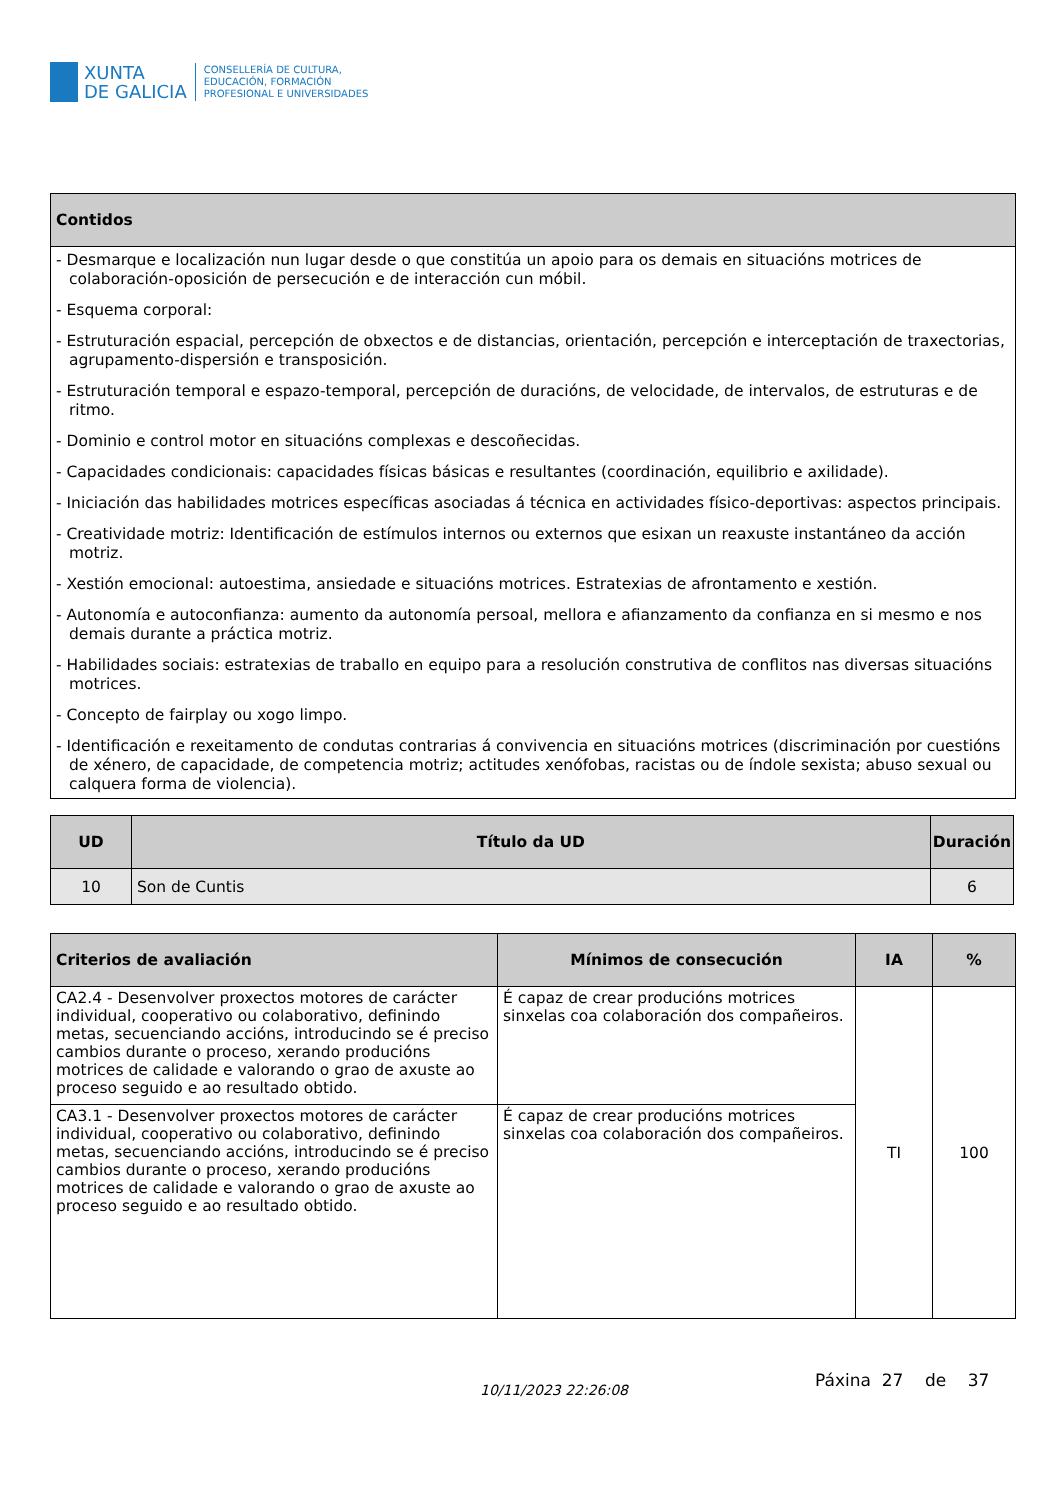XUNTA
DE GALICIA
CONSELLERÍA DE CULTURA,
EDUCACIÓN, FORMACIÓN
PROFESIONAL E UNIVERSIDADES
| Contidos |
| --- |
| - Desmarque e localización nun lugar desde o que constitúa un apoio para os demais en situacións motrices de colaboración-oposición de persecución e de interacción cun móbil. - Esquema corporal: - Estruturación espacial, percepción de obxectos e de distancias, orientación, percepción e interceptación de traxectorias, agrupamento-dispersión e transposición. - Estruturación temporal e espazo-temporal, percepción de duracións, de velocidade, de intervalos, de estruturas e de ritmo. - Dominio e control motor en situacións complexas e descoñecidas. - Capacidades condicionais: capacidades físicas básicas e resultantes (coordinación, equilibrio e axilidade). - Iniciación das habilidades motrices específicas asociadas á técnica en actividades físico-deportivas: aspectos principais. - Creatividade motriz: Identificación de estímulos internos ou externos que esixan un reaxuste instantáneo da acción motriz. - Xestión emocional: autoestima, ansiedade e situacións motrices. Estratexias de afrontamento e xestión. - Autonomía e autoconfianza: aumento da autonomía persoal, mellora e afianzamento da confianza en si mesmo e nos demais durante a práctica motriz. - Habilidades sociais: estratexias de traballo en equipo para a resolución construtiva de conflitos nas diversas situacións motrices. - Concepto de fairplay ou xogo limpo. - Identificación e rexeitamento de condutas contrarias á convivencia en situacións motrices (discriminación por cuestións de xénero, de capacidade, de competencia motriz; actitudes xenófobas, racistas ou de índole sexista; abuso sexual ou calquera forma de violencia). |
| UD | Título da UD | Duración |
| --- | --- | --- |
| 10 | Son de Cuntis | 6 |
| Criterios de avaliación | Mínimos de consecución | IA | % |
| --- | --- | --- | --- |
| CA2.4 - Desenvolver proxectos motores de carácter individual, cooperativo ou colaborativo, definindo metas, secuenciando accións, introducindo se é preciso cambios durante o proceso, xerando producións motrices de calidade e valorando o grao de axuste ao proceso seguido e ao resultado obtido. | É capaz de crear producións motrices sinxelas coa colaboración dos compañeiros. | TI | 100 |
| CA3.1 - Desenvolver proxectos motores de carácter individual, cooperativo ou colaborativo, definindo metas, secuenciando accións, introducindo se é preciso cambios durante o proceso, xerando producións motrices de calidade e valorando o grao de axuste ao proceso seguido e ao resultado obtido. | É capaz de crear producións motrices sinxelas coa colaboración dos compañeiros. | | |
10/11/2023 22:26:08 Páxina 27 de 37